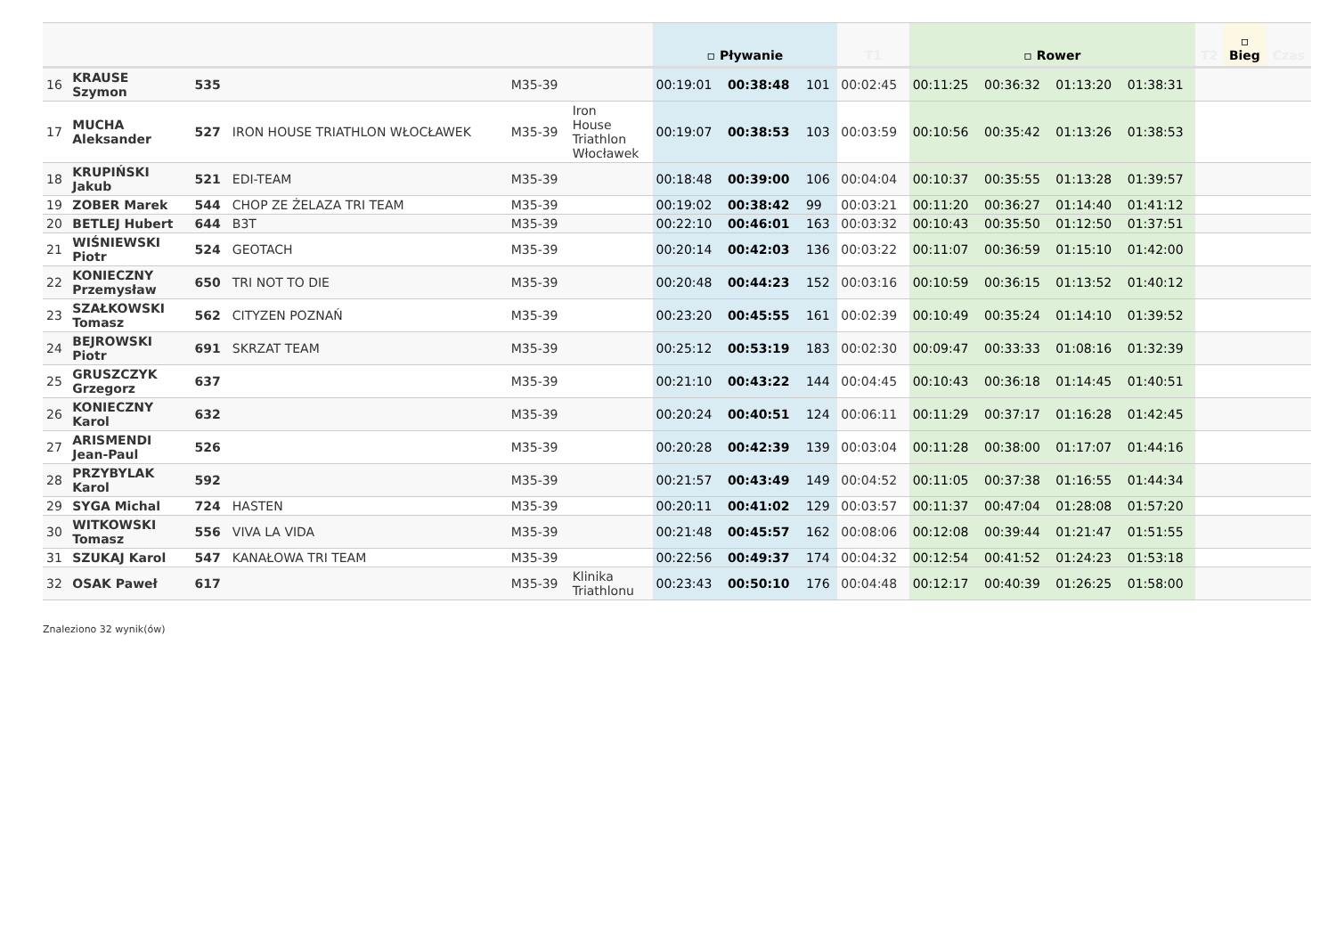| | | | | | | ▫ Pływanie | | | T1 | ▫ Rower | | | | T2 | ▫ Bieg | Czas |
| --- | --- | --- | --- | --- | --- | --- | --- | --- | --- | --- | --- | --- | --- | --- | --- | --- |
| 16 | KRAUSE Szymon | 535 | | M35-39 | | 00:19:01 | 00:38:48 | 101 | 00:02:45 | 00:11:25 | 00:36:32 | 01:13:20 | 01:38:31 | | | |
| 17 | MUCHA Aleksander | 527 | IRON HOUSE TRIATHLON WŁOCŁAWEK | M35-39 | Iron House Triathlon Włocławek | 00:19:07 | 00:38:53 | 103 | 00:03:59 | 00:10:56 | 00:35:42 | 01:13:26 | 01:38:53 | | | |
| 18 | KRUPIŃSKI Jakub | 521 | EDI-TEAM | M35-39 | | 00:18:48 | 00:39:00 | 106 | 00:04:04 | 00:10:37 | 00:35:55 | 01:13:28 | 01:39:57 | | | |
| 19 | ZOBER Marek | 544 | CHOP ZE ŻELAZA TRI TEAM | M35-39 | | 00:19:02 | 00:38:42 | 99 | 00:03:21 | 00:11:20 | 00:36:27 | 01:14:40 | 01:41:12 | | | |
| 20 | BETLEJ Hubert | 644 | B3T | M35-39 | | 00:22:10 | 00:46:01 | 163 | 00:03:32 | 00:10:43 | 00:35:50 | 01:12:50 | 01:37:51 | | | |
| 21 | WIŚNIEWSKI Piotr | 524 | GEOTACH | M35-39 | | 00:20:14 | 00:42:03 | 136 | 00:03:22 | 00:11:07 | 00:36:59 | 01:15:10 | 01:42:00 | | | |
| 22 | KONIECZNY Przemysław | 650 | TRI NOT TO DIE | M35-39 | | 00:20:48 | 00:44:23 | 152 | 00:03:16 | 00:10:59 | 00:36:15 | 01:13:52 | 01:40:12 | | | |
| 23 | SZAŁKOWSKI Tomasz | 562 | CITYZEN POZNAŃ | M35-39 | | 00:23:20 | 00:45:55 | 161 | 00:02:39 | 00:10:49 | 00:35:24 | 01:14:10 | 01:39:52 | | | |
| 24 | BEJROWSKI Piotr | 691 | SKRZAT TEAM | M35-39 | | 00:25:12 | 00:53:19 | 183 | 00:02:30 | 00:09:47 | 00:33:33 | 01:08:16 | 01:32:39 | | | |
| 25 | GRUSZCZYK Grzegorz | 637 | | M35-39 | | 00:21:10 | 00:43:22 | 144 | 00:04:45 | 00:10:43 | 00:36:18 | 01:14:45 | 01:40:51 | | | |
| 26 | KONIECZNY Karol | 632 | | M35-39 | | 00:20:24 | 00:40:51 | 124 | 00:06:11 | 00:11:29 | 00:37:17 | 01:16:28 | 01:42:45 | | | |
| 27 | ARISMENDI Jean-Paul | 526 | | M35-39 | | 00:20:28 | 00:42:39 | 139 | 00:03:04 | 00:11:28 | 00:38:00 | 01:17:07 | 01:44:16 | | | |
| 28 | PRZYBYLAK Karol | 592 | | M35-39 | | 00:21:57 | 00:43:49 | 149 | 00:04:52 | 00:11:05 | 00:37:38 | 01:16:55 | 01:44:34 | | | |
| 29 | SYGA Michal | 724 | HASTEN | M35-39 | | 00:20:11 | 00:41:02 | 129 | 00:03:57 | 00:11:37 | 00:47:04 | 01:28:08 | 01:57:20 | | | |
| 30 | WITKOWSKI Tomasz | 556 | VIVA LA VIDA | M35-39 | | 00:21:48 | 00:45:57 | 162 | 00:08:06 | 00:12:08 | 00:39:44 | 01:21:47 | 01:51:55 | | | |
| 31 | SZUKAJ Karol | 547 | KANAŁOWA TRI TEAM | M35-39 | | 00:22:56 | 00:49:37 | 174 | 00:04:32 | 00:12:54 | 00:41:52 | 01:24:23 | 01:53:18 | | | |
| 32 | OSAK Paweł | 617 | | M35-39 | Klinika Triathlonu | 00:23:43 | 00:50:10 | 176 | 00:04:48 | 00:12:17 | 00:40:39 | 01:26:25 | 01:58:00 | | | |
Znaleziono 32 wynik(ów)